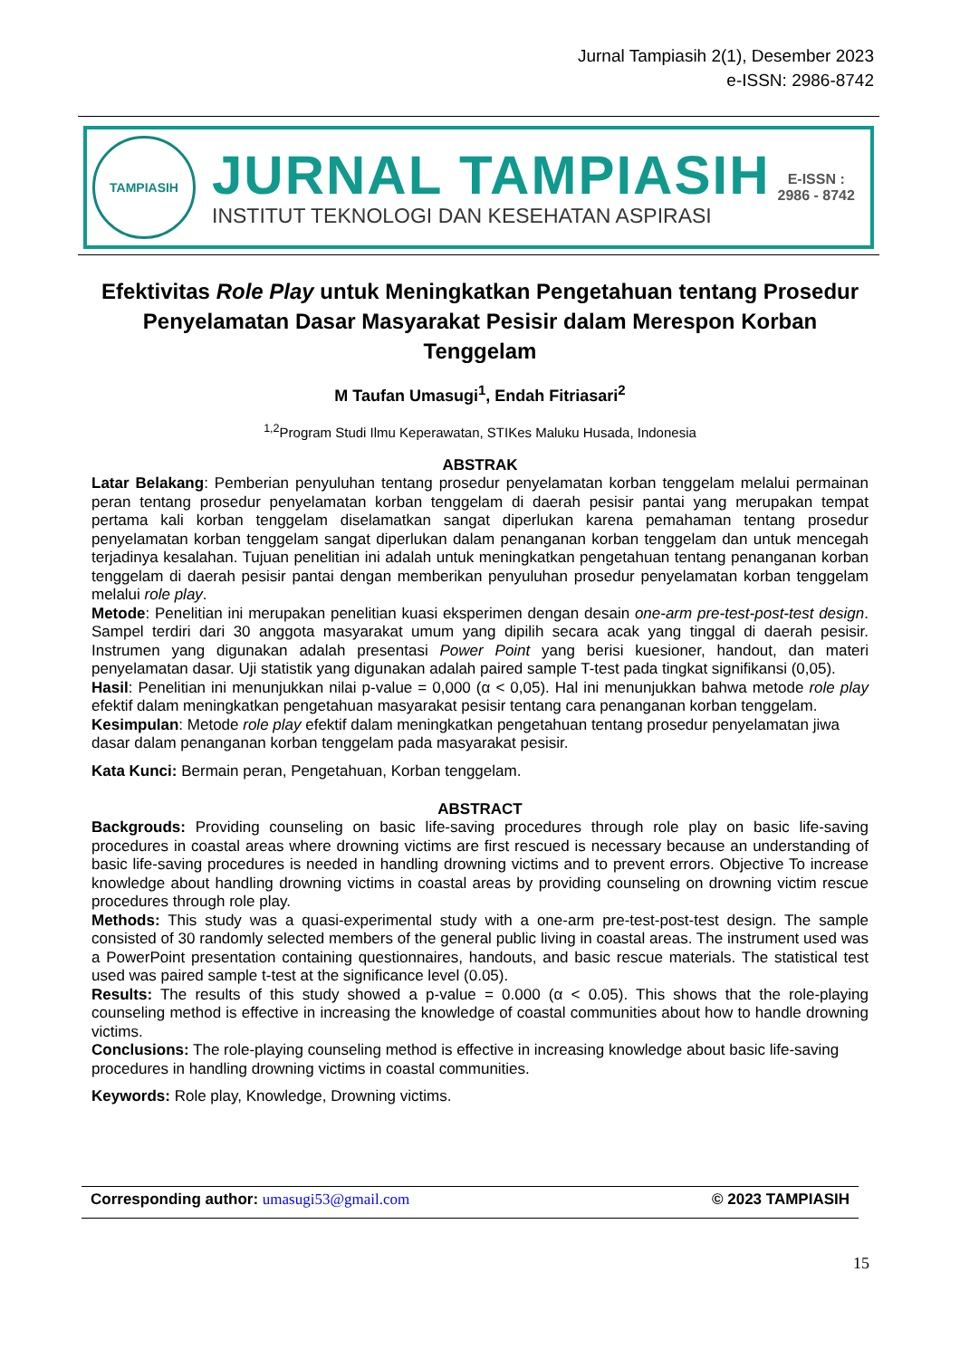Jurnal Tampiasih 2(1), Desember 2023
e-ISSN: 2986-8742
TAMPIASIH
JURNAL TAMPIASIH
INSTITUT TEKNOLOGI DAN KESEHATAN ASPIRASI
E-ISSN :
2986 - 8742
Efektivitas Role Play untuk Meningkatkan Pengetahuan tentang Prosedur Penyelamatan Dasar Masyarakat Pesisir dalam Merespon Korban Tenggelam
M Taufan Umasugi<sup>1</sup>, Endah Fitriasari<sup>2</sup>
<sup>1,2</sup>Program Studi Ilmu Keperawatan, STIKes Maluku Husada, Indonesia
ABSTRAK
Latar Belakang: Pemberian penyuluhan tentang prosedur penyelamatan korban tenggelam melalui permainan peran tentang prosedur penyelamatan korban tenggelam di daerah pesisir pantai yang merupakan tempat pertama kali korban tenggelam diselamatkan sangat diperlukan karena pemahaman tentang prosedur penyelamatan korban tenggelam sangat diperlukan dalam penanganan korban tenggelam dan untuk mencegah terjadinya kesalahan. Tujuan penelitian ini adalah untuk meningkatkan pengetahuan tentang penanganan korban tenggelam di daerah pesisir pantai dengan memberikan penyuluhan prosedur penyelamatan korban tenggelam melalui role play.
Metode: Penelitian ini merupakan penelitian kuasi eksperimen dengan desain one-arm pre-test-post-test design. Sampel terdiri dari 30 anggota masyarakat umum yang dipilih secara acak yang tinggal di daerah pesisir. Instrumen yang digunakan adalah presentasi Power Point yang berisi kuesioner, handout, dan materi penyelamatan dasar. Uji statistik yang digunakan adalah paired sample T-test pada tingkat signifikansi (0,05).
Hasil: Penelitian ini menunjukkan nilai p-value = 0,000 (α < 0,05). Hal ini menunjukkan bahwa metode role play efektif dalam meningkatkan pengetahuan masyarakat pesisir tentang cara penanganan korban tenggelam.
Kesimpulan: Metode role play efektif dalam meningkatkan pengetahuan tentang prosedur penyelamatan jiwa dasar dalam penanganan korban tenggelam pada masyarakat pesisir.
Kata Kunci: Bermain peran, Pengetahuan, Korban tenggelam.
ABSTRACT
Backgrouds: Providing counseling on basic life-saving procedures through role play on basic life-saving procedures in coastal areas where drowning victims are first rescued is necessary because an understanding of basic life-saving procedures is needed in handling drowning victims and to prevent errors. Objective To increase knowledge about handling drowning victims in coastal areas by providing counseling on drowning victim rescue procedures through role play.
Methods: This study was a quasi-experimental study with a one-arm pre-test-post-test design. The sample consisted of 30 randomly selected members of the general public living in coastal areas. The instrument used was a PowerPoint presentation containing questionnaires, handouts, and basic rescue materials. The statistical test used was paired sample t-test at the significance level (0.05).
Results: The results of this study showed a p-value = 0.000 (α < 0.05). This shows that the role-playing counseling method is effective in increasing the knowledge of coastal communities about how to handle drowning victims.
Conclusions: The role-playing counseling method is effective in increasing knowledge about basic life-saving procedures in handling drowning victims in coastal communities.
Keywords: Role play, Knowledge, Drowning victims.
Corresponding author: umasugi53@gmail.com © 2023 TAMPIASIH
15